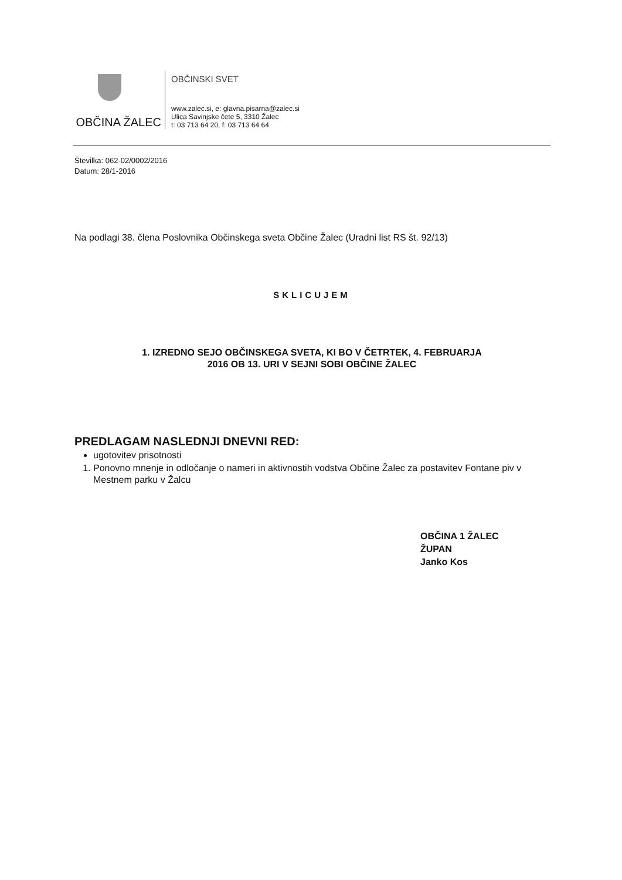OBČINA ŽALEC
OBČINSKI SVET
www.zalec.si, e: glavna.pisarna@zalec.si
Ulica Savinjske čete 5, 3310 Žalec
t: 03 713 64 20, f: 03 713 64 64
Številka: 062-02/0002/2016
Datum: 28/1-2016
Na podlagi 38. člena Poslovnika Občinskega sveta Občine Žalec (Uradni list RS št. 92/13)
SKLICUJEM
1. IZREDNO SEJO OBČINSKEGA SVETA, KI BO V ČETRTEK, 4. FEBRUARJA
2016 OB 13. URI V SEJNI SOBI OBČINE ŽALEC
PREDLAGAM NASLEDNJI DNEVNI RED:
ugotovitev prisotnosti
1. Ponovno mnenje in odločanje o nameri in aktivnostih vodstva Občine Žalec za postavitev Fontane piv v Mestnem parku v Žalcu
OBČINA 1 ŽALEC
ŽUPAN
Janko Kos